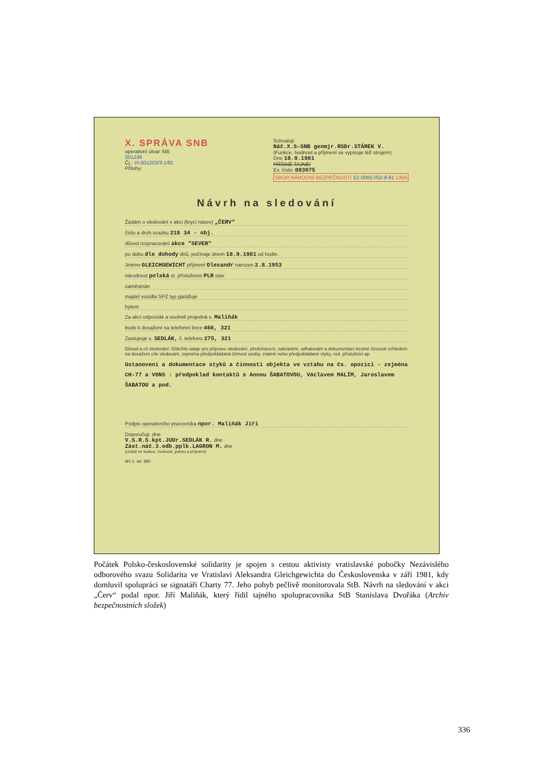X. SPRÁVA SNB
operativní útvar StB
001236
Čj.: VI-001203/3-1/81
Přílohy:
Schvaluji:
Náč.X.S-SNB genmjr.RSDr.STÁREK V.
(Funkce, hodnost a příjmení se vypisuje též strojem)
Dne 18.9.1981
PŘÍSNĚ TAJNÉ!
Ev. číslo: 003075
SBOR NÁRODNÍ BEZPEČNOSTI S1-00657/02-8-81 1394
Návrh na sledování
Žádám o sledování v akci (krycí název) „ČERV“
číslo a druh svazku 218 34 - obj.
důvod rozpracování akce "SEVER"
po dobu dle dohody dnů, počínaje dnem 18.9.1981 od hodin.
Jméno GLEICHGEWICHT příjmení Olexandr narozen 2.8.1953
národnost polská st. příslušnost PLR stav
zaměstnán
majitel vozidla SPZ typ garážuje
bytem
Za akci odpovídá a osobně projedná s. Maliňák
bude k dosažení na telefonní lince 466, 321
Zastupuje s. SEDLÁK, č. telefonu 275, 321
Důvod a cíl sledování: Důležité údaje pro přípravu sledování, předcházení, zabránění, odhalování a dokumentaci trestné činnosti vzhledem na dosažení cíle sledování, zejména předpokládaná činnost osoby, známé nebo předpokládané styky, rod. příslušníci ap.
Ustanovení a dokumentace styků a činnosti objekta ve vztahu na čs. opozici - zejména CH-77 a VONS : předpoklad kontaktů s Annou ŠABATOVOU, Václavem MALÍM, Jaroslavem ŠABATOU a pod.
Podpis operativního pracovníka npor. Maliňák Jiří
Doporučuji: dne
V.S.R.S.kpt.JUDr.SEDLÁK R. dne
Zást.náč.3.odb.pplk.LAGRON M. dne
(Uvádí se funkce, hodnost, jméno a příjmení)
MV č. skl. 880
Počátek Polsko-československé solidarity je spojen s cestou aktivisty vratislavské pobočky Nezávislého odborového svazu Solidarita ve Vratislavi Aleksandra Gleichgewichta do Československa v září 1981, kdy domluvil spolupráci se signatáři Charty 77. Jeho pohyb pečlivě monitorovala StB. Návrh na sledování v akci „Červ“ podal npor. Jiří Maliňák, který řídil tajného spolupracovníka StB Stanislava Dvořáka (Archiv bezpečnostních složek)
336